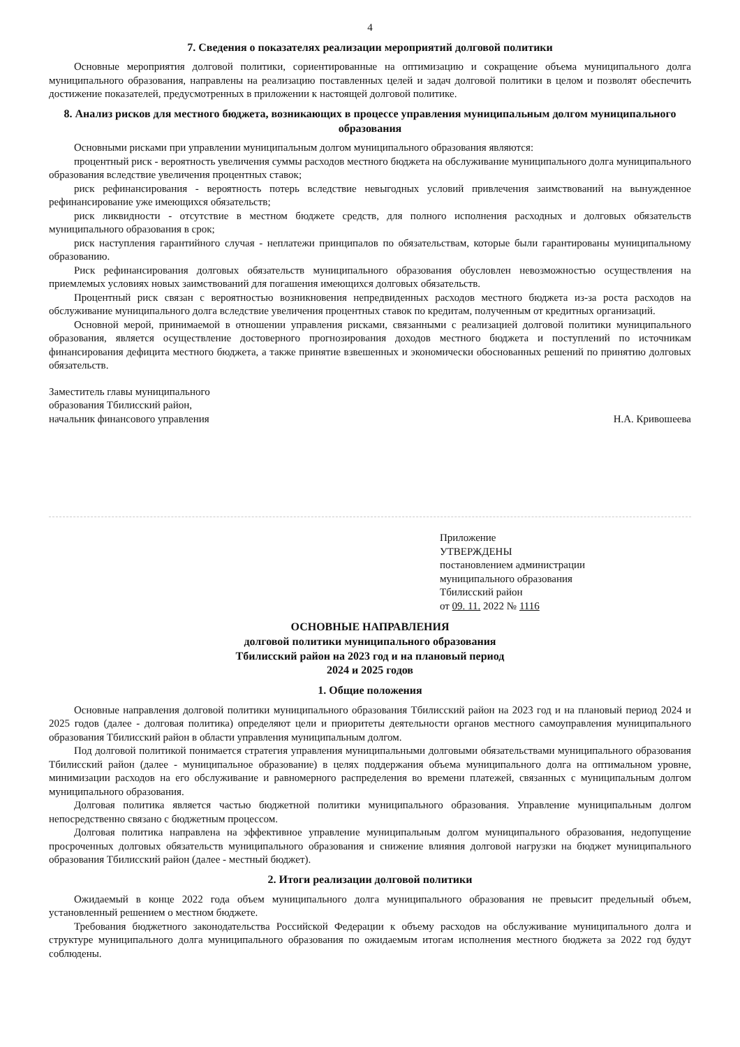4
7. Сведения о показателях реализации мероприятий долговой политики
Основные мероприятия долговой политики, сориентированные на оптимизацию и сокращение объема муниципального долга муниципального образования, направлены на реализацию поставленных целей и задач долговой политики в целом и позволят обеспечить достижение показателей, предусмотренных в приложении к настоящей долговой политике.
8. Анализ рисков для местного бюджета, возникающих в процессе управления муниципальным долгом муниципального образования
Основными рисками при управлении муниципальным долгом муниципального образования являются:
процентный риск - вероятность увеличения суммы расходов местного бюджета на обслуживание муниципального долга муниципального образования вследствие увеличения процентных ставок;
риск рефинансирования - вероятность потерь вследствие невыгодных условий привлечения заимствований на вынужденное рефинансирование уже имеющихся обязательств;
риск ликвидности - отсутствие в местном бюджете средств, для полного исполнения расходных и долговых обязательств муниципального образования в срок;
риск наступления гарантийного случая - неплатежи принципалов по обязательствам, которые были гарантированы муниципальному образованию.
Риск рефинансирования долговых обязательств муниципального образования обусловлен невозможностью осуществления на приемлемых условиях новых заимствований для погашения имеющихся долговых обязательств.
Процентный риск связан с вероятностью возникновения непредвиденных расходов местного бюджета из-за роста расходов на обслуживание муниципального долга вследствие увеличения процентных ставок по кредитам, полученным от кредитных организаций.
Основной мерой, принимаемой в отношении управления рисками, связанными с реализацией долговой политики муниципального образования, является осуществление достоверного прогнозирования доходов местного бюджета и поступлений по источникам финансирования дефицита местного бюджета, а также принятие взвешенных и экономически обоснованных решений по принятию долговых обязательств.
Заместитель главы муниципального
образования Тбилисский район,
начальник финансового управления
Н.А. Кривошеева
Приложение
УТВЕРЖДЕНЫ
постановлением администрации
муниципального образования
Тбилисский район
от 09. 11. 2022 № 1116
ОСНОВНЫЕ НАПРАВЛЕНИЯ
долговой политики муниципального образования
Тбилисский район на 2023 год и на плановый период
2024 и 2025 годов
1. Общие положения
Основные направления долговой политики муниципального образования Тбилисский район на 2023 год и на плановый период 2024 и 2025 годов (далее - долговая политика) определяют цели и приоритеты деятельности органов местного самоуправления муниципального образования Тбилисский район в области управления муниципальным долгом.
Под долговой политикой понимается стратегия управления муниципальными долговыми обязательствами муниципального образования Тбилисский район (далее - муниципальное образование) в целях поддержания объема муниципального долга на оптимальном уровне, минимизации расходов на его обслуживание и равномерного распределения во времени платежей, связанных с муниципальным долгом муниципального образования.
Долговая политика является частью бюджетной политики муниципального образования. Управление муниципальным долгом непосредственно связано с бюджетным процессом.
Долговая политика направлена на эффективное управление муниципальным долгом муниципального образования, недопущение просроченных долговых обязательств муниципального образования и снижение влияния долговой нагрузки на бюджет муниципального образования Тбилисский район (далее - местный бюджет).
2. Итоги реализации долговой политики
Ожидаемый в конце 2022 года объем муниципального долга муниципального образования не превысит предельный объем, установленный решением о местном бюджете.
Требования бюджетного законодательства Российской Федерации к объему расходов на обслуживание муниципального долга и структуре муниципального долга муниципального образования по ожидаемым итогам исполнения местного бюджета за 2022 год будут соблюдены.